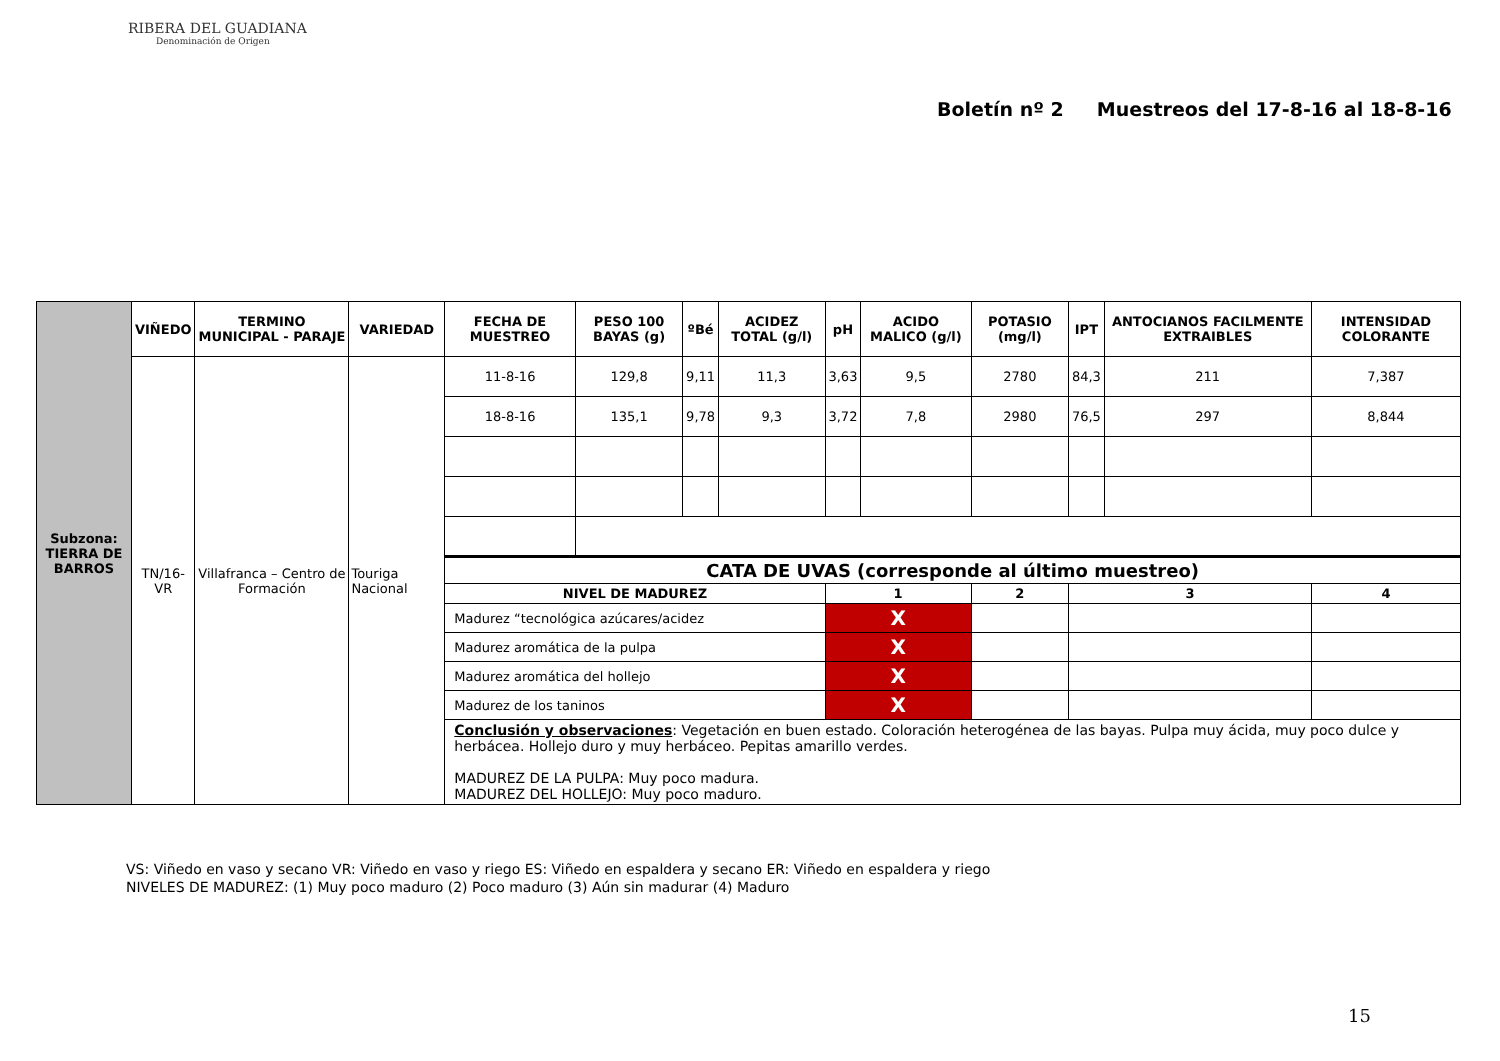RIBERA DEL GUADIANA
Denominación de Origen
Boletín nº 2 Muestreos del 17-8-16 al 18-8-16
| Subzona: TIERRA DE BARROS | VIÑEDO | TERMINO MUNICIPAL - PARAJE | VARIEDAD | FECHA DE MUESTREO | PESO 100 BAYAS (g) | ºBé | ACIDEZ TOTAL (g/l) | pH | ACIDO MALICO (g/l) | POTASIO (mg/l) | IPT | ANTOCIANOS FACILMENTE EXTRAIBLES | INTENSIDAD COLORANTE |
| | TN/16-VR | Villafranca – Centro de Formación | Touriga Nacional | 11-8-16 | 129,8 | 9,11 | 11,3 | 3,63 | 9,5 | 2780 | 84,3 | 211 | 7,387 |
| | | | | 18-8-16 | 135,1 | 9,78 | 9,3 | 3,72 | 7,8 | 2980 | 76,5 | 297 | 8,844 |
| | | | | CATA DE UVAS (corresponde al último muestreo) | | | | | | | | | |
| | | | | NIVEL DE MADUREZ | | | | 1 | | 2 | 3 | | 4 |
| | | | | Madurez “tecnológica azúcares/acidez | | | | X | | | | | |
| | | | | Madurez aromática de la pulpa | | | | X | | | | | |
| | | | | Madurez aromática del hollejo | | | | X | | | | | |
| | | | | Madurez de los taninos | | | | X | | | | | |
| | | | | Conclusión y observaciones : Vegetación en buen estado. Coloración heterogénea de las bayas. Pulpa muy ácida, muy poco dulce y herbácea. Hollejo duro y muy herbáceo. Pepitas amarillo verdes. MADUREZ DE LA PULPA: Muy poco madura. MADUREZ DEL HOLLEJO: Muy poco maduro. | | | | | | | | | |
VS: Viñedo en vaso y secano VR: Viñedo en vaso y riego ES: Viñedo en espaldera y secano ER: Viñedo en espaldera y riego
NIVELES DE MADUREZ: (1) Muy poco maduro (2) Poco maduro (3) Aún sin madurar (4) Maduro
15